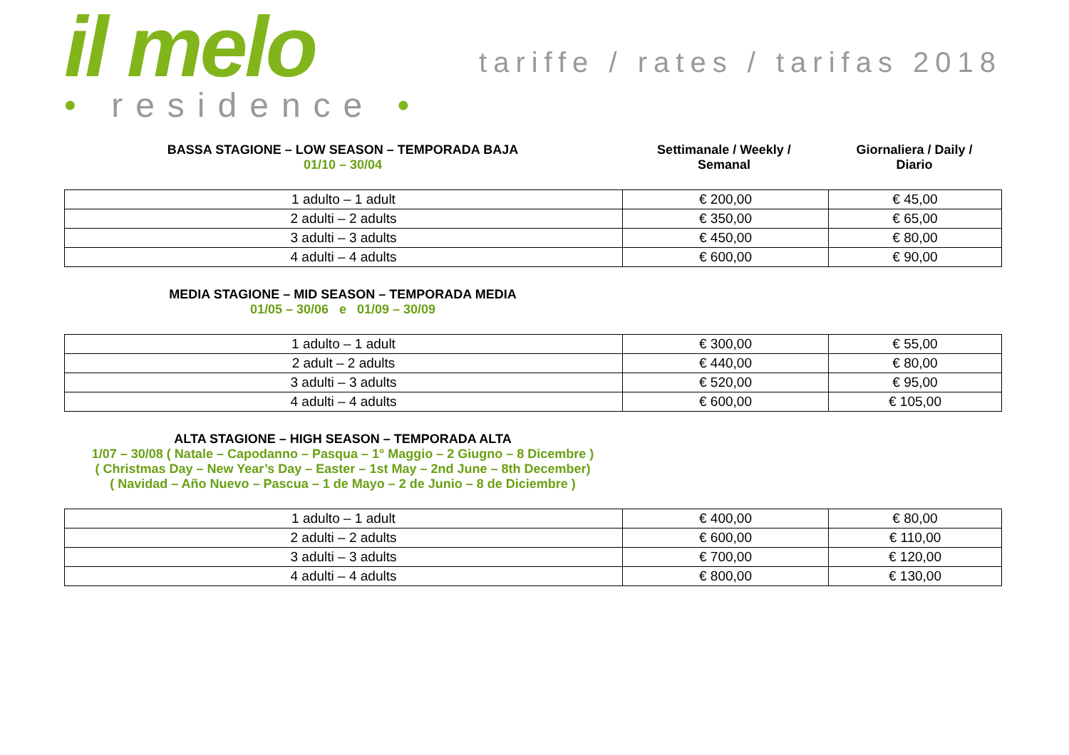il melo
• residence •
tariffe / rates / tarifas 2018
BASSA STAGIONE – LOW SEASON – TEMPORADA BAJA
01/10 – 30/04
Settimanale / Weekly /
Semanal
Giornaliera / Daily /
Diario
| 1 adulto – 1 adult | € 200,00 | € 45,00 |
| 2 adulti – 2 adults | € 350,00 | € 65,00 |
| 3 adulti – 3 adults | € 450,00 | € 80,00 |
| 4 adulti – 4 adults | € 600,00 | € 90,00 |
MEDIA STAGIONE – MID SEASON – TEMPORADA MEDIA
01/05 – 30/06 e 01/09 – 30/09
| 1 adulto – 1 adult | € 300,00 | € 55,00 |
| 2 adult – 2 adults | € 440,00 | € 80,00 |
| 3 adulti – 3 adults | € 520,00 | € 95,00 |
| 4 adulti – 4 adults | € 600,00 | € 105,00 |
ALTA STAGIONE – HIGH SEASON – TEMPORADA ALTA
1/07 – 30/08 ( Natale – Capodanno – Pasqua – 1° Maggio – 2 Giugno – 8 Dicembre )
( Christmas Day – New Year’s Day – Easter – 1st May – 2nd June – 8th December)
( Navidad – Año Nuevo – Pascua – 1 de Mayo – 2 de Junio – 8 de Diciembre )
| 1 adulto – 1 adult | € 400,00 | € 80,00 |
| 2 adulti – 2 adults | € 600,00 | € 110,00 |
| 3 adulti – 3 adults | € 700,00 | € 120,00 |
| 4 adulti – 4 adults | € 800,00 | € 130,00 |